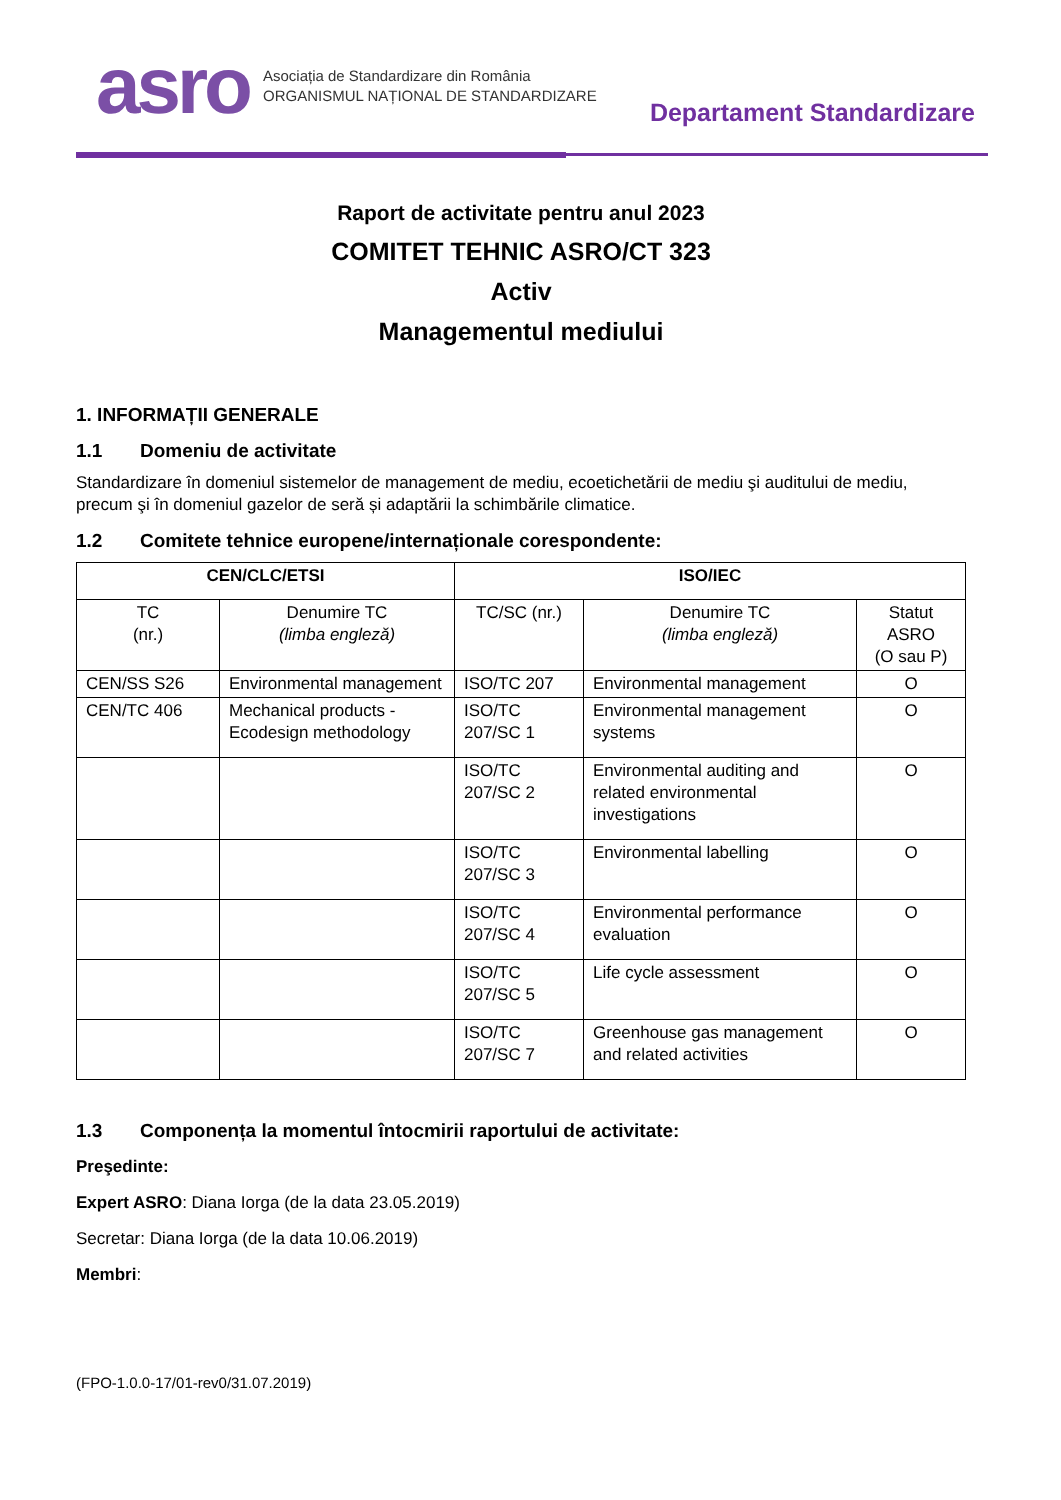asro
Asociația de Standardizare din România
ORGANISMUL NAȚIONAL DE STANDARDIZARE
Departament Standardizare
Raport de activitate pentru anul 2023
COMITET TEHNIC ASRO/CT 323
Activ
Managementul mediului
1. INFORMAȚII GENERALE
1.1 Domeniu de activitate
Standardizare în domeniul sistemelor de management de mediu, ecoetichetării de mediu şi auditului de mediu, precum şi în domeniul gazelor de seră și adaptării la schimbările climatice.
1.2 Comitete tehnice europene/internaționale corespondente:
| CEN/CLC/ETSI | | ISO/IEC | | |
| --- | --- | --- | --- | --- |
| TC (nr.) | Denumire TC (limba engleză) | TC/SC (nr.) | Denumire TC (limba engleză) | Statut ASRO (O sau P) |
| CEN/SS S26 | Environmental management | ISO/TC 207 | Environmental management | O |
| CEN/TC 406 | Mechanical products - Ecodesign methodology | ISO/TC 207/SC 1 | Environmental management systems | O |
| | | ISO/TC 207/SC 2 | Environmental auditing and related environmental investigations | O |
| | | ISO/TC 207/SC 3 | Environmental labelling | O |
| | | ISO/TC 207/SC 4 | Environmental performance evaluation | O |
| | | ISO/TC 207/SC 5 | Life cycle assessment | O |
| | | ISO/TC 207/SC 7 | Greenhouse gas management and related activities | O |
1.3 Componența la momentul întocmirii raportului de activitate:
Preşedinte:
Expert ASRO: Diana Iorga (de la data 23.05.2019)
Secretar: Diana Iorga (de la data 10.06.2019)
Membri:
(FPO-1.0.0-17/01-rev0/31.07.2019)